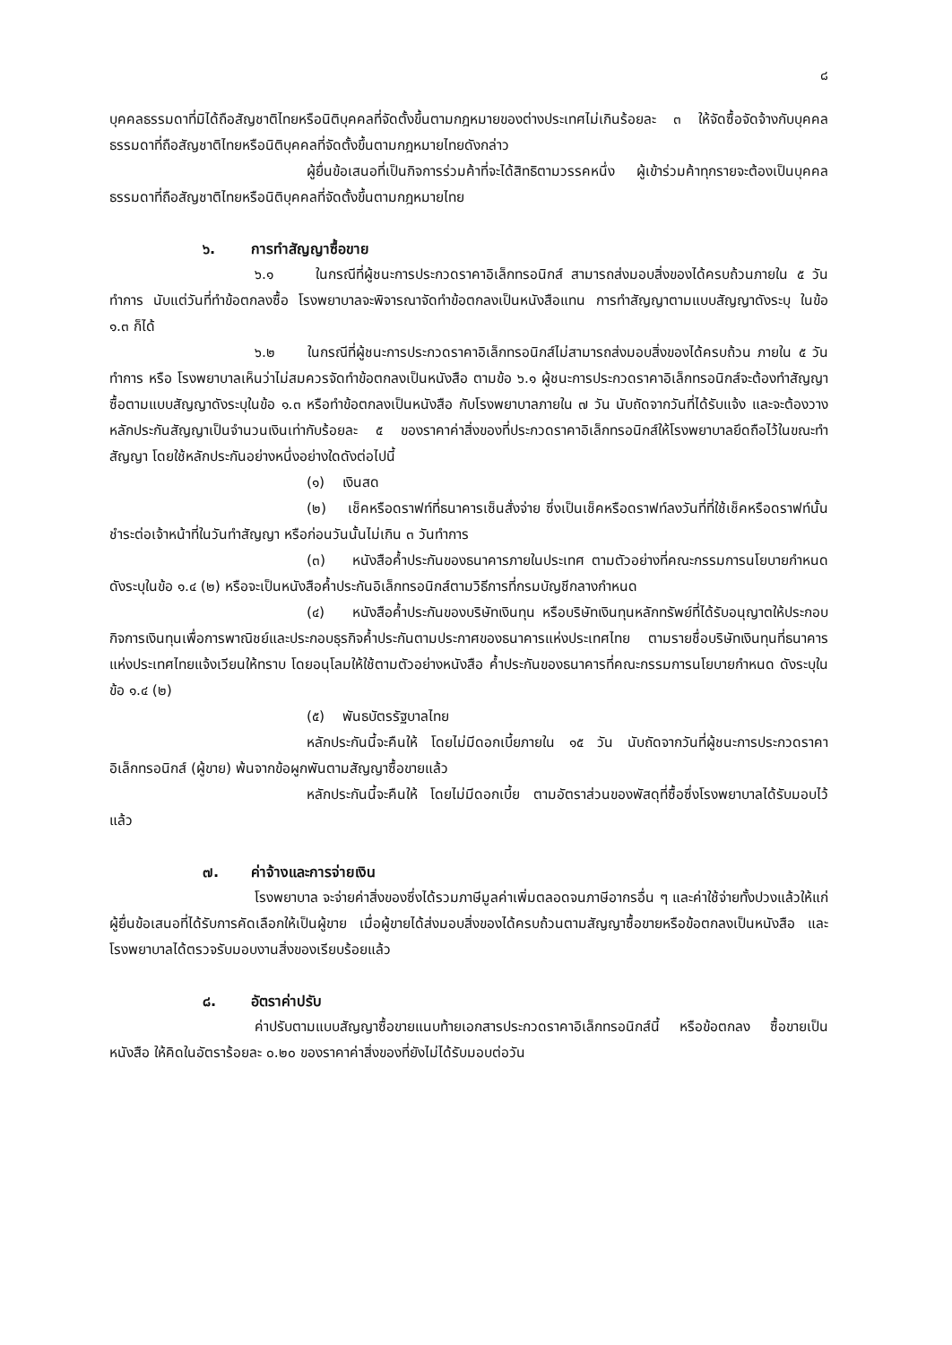๘
บุคคลธรรมดาที่มิได้ถือสัญชาติไทยหรือนิติบุคคลที่จัดตั้งขึ้นตามกฎหมายของต่างประเทศไม่เกินร้อยละ ๓ ให้จัดซื้อจัดจ้างกับบุคคลธรรมดาที่ถือสัญชาติไทยหรือนิติบุคคลที่จัดตั้งขึ้นตามกฎหมายไทยดังกล่าว
ผู้ยื่นข้อเสนอที่เป็นกิจการร่วมค้าที่จะได้สิทธิตามวรรคหนึ่ง ผู้เข้าร่วมค้าทุกรายจะต้องเป็นบุคคลธรรมดาที่ถือสัญชาติไทยหรือนิติบุคคลที่จัดตั้งขึ้นตามกฎหมายไทย
๖. การทำสัญญาซื้อขาย
๖.๑ ในกรณีที่ผู้ชนะการประกวดราคาอิเล็กทรอนิกส์ สามารถส่งมอบสิ่งของได้ครบถ้วนภายใน ๕ วันทำการ นับแต่วันที่ทำข้อตกลงซื้อ โรงพยาบาลจะพิจารณาจัดทำข้อตกลงเป็นหนังสือแทน การทำสัญญาตามแบบสัญญาดังระบุ ในข้อ ๑.๓ ก็ได้
๖.๒ ในกรณีที่ผู้ชนะการประกวดราคาอิเล็กทรอนิกส์ไม่สามารถส่งมอบสิ่งของได้ครบถ้วน ภายใน ๕ วันทำการ หรือ โรงพยาบาลเห็นว่าไม่สมควรจัดทำข้อตกลงเป็นหนังสือ ตามข้อ ๖.๑ ผู้ชนะการประกวดราคาอิเล็กทรอนิกส์จะต้องทำสัญญาซื้อตามแบบสัญญาดังระบุในข้อ ๑.๓ หรือทำข้อตกลงเป็นหนังสือ กับโรงพยาบาลภายใน ๗ วัน นับถัดจากวันที่ได้รับแจ้ง และจะต้องวางหลักประกันสัญญาเป็นจำนวนเงินเท่ากับร้อยละ ๕ ของราคาค่าสิ่งของที่ประกวดราคาอิเล็กทรอนิกส์ให้โรงพยาบาลยึดถือไว้ในขณะทำสัญญา โดยใช้หลักประกันอย่างหนึ่งอย่างใดดังต่อไปนี้
(๑) เงินสด
(๒) เช็คหรือดราฟท์ที่ธนาคารเซ็นสั่งจ่าย ซึ่งเป็นเช็คหรือดราฟท์ลงวันที่ที่ใช้เช็คหรือดราฟท์นั้นชำระต่อเจ้าหน้าที่ในวันทำสัญญา หรือก่อนวันนั้นไม่เกิน ๓ วันทำการ
(๓) หนังสือค้ำประกันของธนาคารภายในประเทศ ตามตัวอย่างที่คณะกรรมการนโยบายกำหนด ดังระบุในข้อ ๑.๔ (๒) หรือจะเป็นหนังสือค้ำประกันอิเล็กทรอนิกส์ตามวิธีการที่กรมบัญชีกลางกำหนด
(๔) หนังสือค้ำประกันของบริษัทเงินทุน หรือบริษัทเงินทุนหลักทรัพย์ที่ได้รับอนุญาตให้ประกอบกิจการเงินทุนเพื่อการพาณิชย์และประกอบธุรกิจค้ำประกันตามประกาศของธนาคารแห่งประเทศไทย ตามรายชื่อบริษัทเงินทุนที่ธนาคารแห่งประเทศไทยแจ้งเวียนให้ทราบ โดยอนุโลมให้ใช้ตามตัวอย่างหนังสือ ค้ำประกันของธนาคารที่คณะกรรมการนโยบายกำหนด ดังระบุในข้อ ๑.๔ (๒)
(๕) พันธบัตรรัฐบาลไทย
หลักประกันนี้จะคืนให้ โดยไม่มีดอกเบี้ยภายใน ๑๕ วัน นับถัดจากวันที่ผู้ชนะการประกวดราคาอิเล็กทรอนิกส์ (ผู้ขาย) พ้นจากข้อผูกพันตามสัญญาซื้อขายแล้ว
หลักประกันนี้จะคืนให้ โดยไม่มีดอกเบี้ย ตามอัตราส่วนของพัสดุที่ซื้อซึ่งโรงพยาบาลได้รับมอบไว้แล้ว
๗. ค่าจ้างและการจ่ายเงิน
โรงพยาบาล จะจ่ายค่าสิ่งของซึ่งได้รวมภาษีมูลค่าเพิ่มตลอดจนภาษีอากรอื่น ๆ และค่าใช้จ่ายทั้งปวงแล้วให้แก่ผู้ยื่นข้อเสนอที่ได้รับการคัดเลือกให้เป็นผู้ขาย เมื่อผู้ขายได้ส่งมอบสิ่งของได้ครบถ้วนตามสัญญาซื้อขายหรือข้อตกลงเป็นหนังสือ และโรงพยาบาลได้ตรวจรับมอบงานสิ่งของเรียบร้อยแล้ว
๘. อัตราค่าปรับ
ค่าปรับตามแบบสัญญาซื้อขายแนบท้ายเอกสารประกวดราคาอิเล็กทรอนิกส์นี้ หรือข้อตกลง ซื้อขายเป็นหนังสือ ให้คิดในอัตราร้อยละ ๐.๒๐ ของราคาค่าสิ่งของที่ยังไม่ได้รับมอบต่อวัน